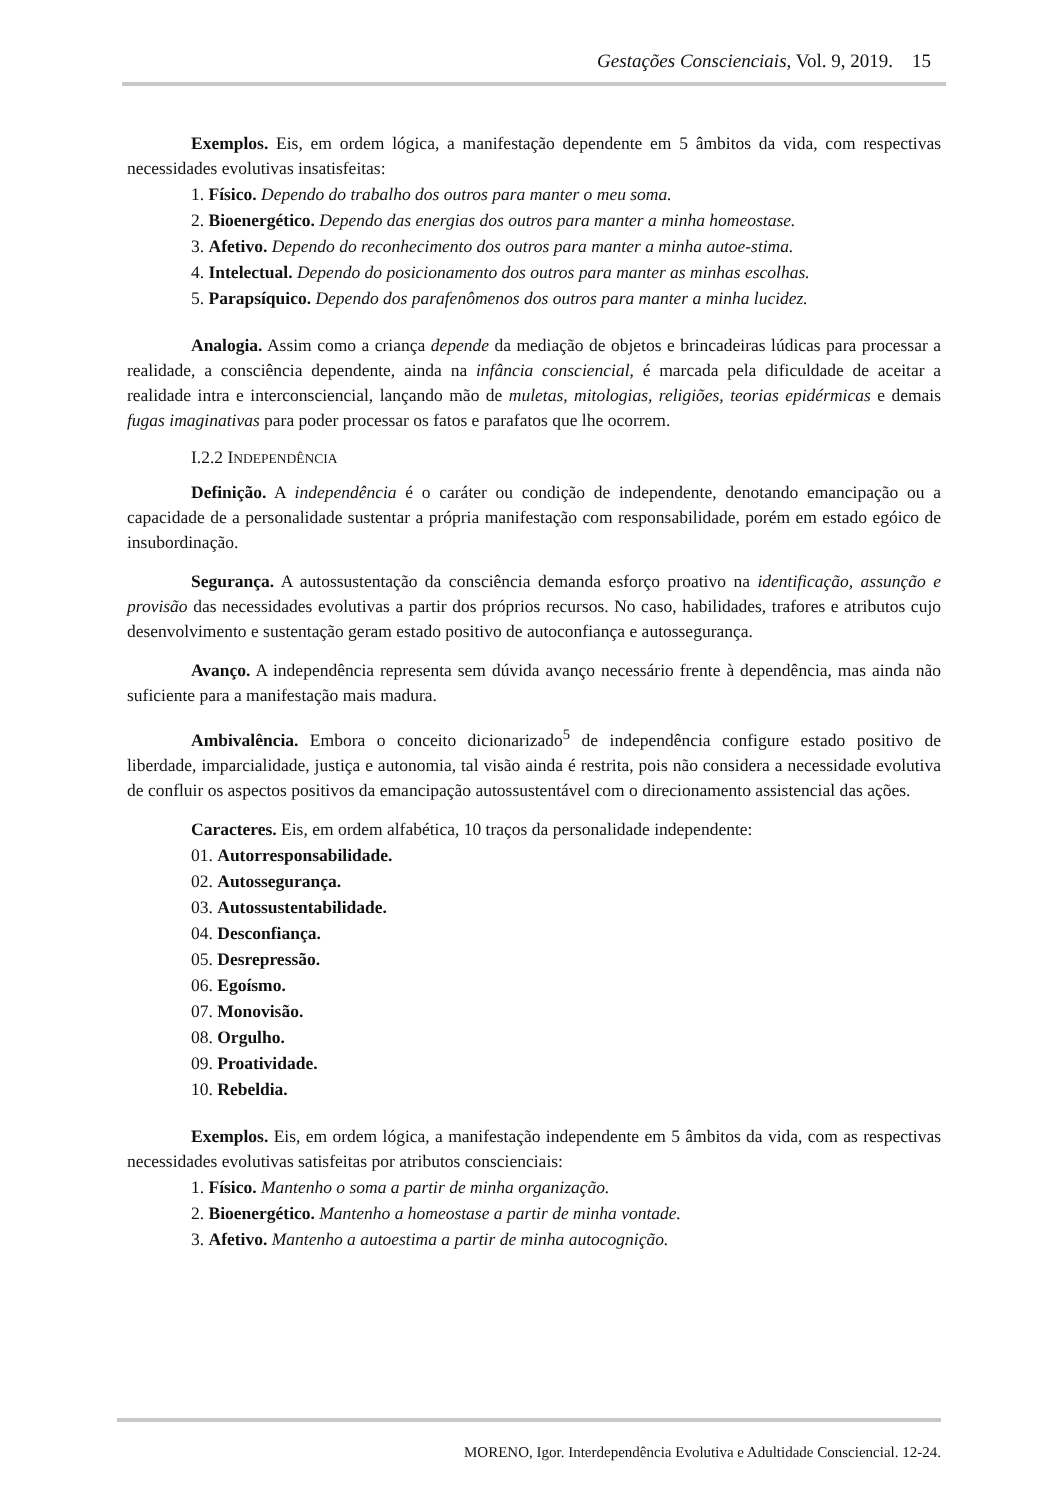Gestações Conscienciais, Vol. 9, 2019. 15
Exemplos. Eis, em ordem lógica, a manifestação dependente em 5 âmbitos da vida, com respectivas necessidades evolutivas insatisfeitas:
1. Físico. Dependo do trabalho dos outros para manter o meu soma.
2. Bioenergético. Dependo das energias dos outros para manter a minha homeostase.
3. Afetivo. Dependo do reconhecimento dos outros para manter a minha autoe-stima.
4. Intelectual. Dependo do posicionamento dos outros para manter as minhas escolhas.
5. Parapsíquico. Dependo dos parafenômenos dos outros para manter a minha lucidez.
Analogia. Assim como a criança depende da mediação de objetos e brincadeiras lúdicas para processar a realidade, a consciência dependente, ainda na infância consciencial, é marcada pela dificuldade de aceitar a realidade intra e interconsciencial, lançando mão de muletas, mitologias, religiões, teorias epidérmicas e demais fugas imaginativas para poder processar os fatos e parafatos que lhe ocorrem.
I.2.2 INDEPENDÊNCIA
Definição. A independência é o caráter ou condição de independente, denotando emancipação ou a capacidade de a personalidade sustentar a própria manifestação com responsabilidade, porém em estado egóico de insubordinação.
Segurança. A autossustentação da consciência demanda esforço proativo na identificação, assunção e provisão das necessidades evolutivas a partir dos próprios recursos. No caso, habilidades, trafores e atributos cujo desenvolvimento e sustentação geram estado positivo de autoconfiança e autossegurança.
Avanço. A independência representa sem dúvida avanço necessário frente à dependência, mas ainda não suficiente para a manifestação mais madura.
Ambivalência. Embora o conceito dicionarizado<sup>5</sup> de independência configure estado positivo de liberdade, imparcialidade, justiça e autonomia, tal visão ainda é restrita, pois não considera a necessidade evolutiva de confluir os aspectos positivos da emancipação autossustentável com o direcionamento assistencial das ações.
Caracteres. Eis, em ordem alfabética, 10 traços da personalidade independente:
01. Autorresponsabilidade.
02. Autossegurança.
03. Autossustentabilidade.
04. Desconfiança.
05. Desrepressão.
06. Egoísmo.
07. Monovisão.
08. Orgulho.
09. Proatividade.
10. Rebeldia.
Exemplos. Eis, em ordem lógica, a manifestação independente em 5 âmbitos da vida, com as respectivas necessidades evolutivas satisfeitas por atributos conscienciais:
1. Físico. Mantenho o soma a partir de minha organização.
2. Bioenergético. Mantenho a homeostase a partir de minha vontade.
3. Afetivo. Mantenho a autoestima a partir de minha autocognição.
MORENO, Igor. Interdependência Evolutiva e Adultidade Consciencial. 12-24.